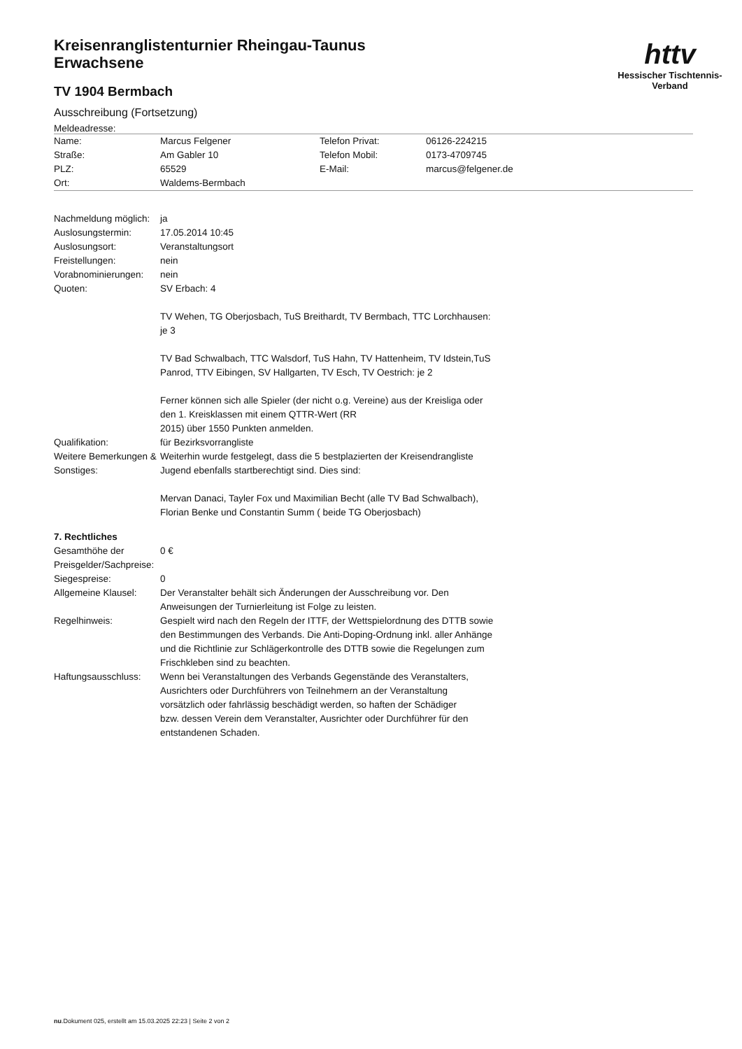httv
Hessischer Tischtennis-Verband
Kreisenranglistenturnier Rheingau-Taunus
Erwachsene
TV 1904 Bermbach
Ausschreibung (Fortsetzung)
Meldeadresse:
| Name: | Marcus Felgener | Telefon Privat: | 06126-224215 |
| Straße: | Am Gabler 10 | Telefon Mobil: | 0173-4709745 |
| PLZ: | 65529 | E-Mail: | marcus@felgener.de |
| Ort: | Waldems-Bermbach | | |
| Nachmeldung möglich: | ja |
| Auslosungstermin: | 17.05.2014 10:45 |
| Auslosungsort: | Veranstaltungsort |
| Freistellungen: | nein |
| Vorabnominierungen: | nein |
| Quoten: | SV Erbach: 4 TV Wehen, TG Oberjosbach, TuS Breithardt, TV Bermbach, TTC Lorchhausen: je 3 TV Bad Schwalbach, TTC Walsdorf, TuS Hahn, TV Hattenheim, TV Idstein,TuS Panrod, TTV Eibingen, SV Hallgarten, TV Esch, TV Oestrich: je 2 Ferner können sich alle Spieler (der nicht o.g. Vereine) aus der Kreisliga oder den 1. Kreisklassen mit einem QTTR-Wert (RR 2015) über 1550 Punkten anmelden. |
| Qualifikation: | für Bezirksvorrangliste |
| Weitere Bemerkungen & Sonstiges: | Weiterhin wurde festgelegt, dass die 5 bestplazierten der Kreisendrangliste Jugend ebenfalls startberechtigt sind. Dies sind: Mervan Danaci, Tayler Fox und Maximilian Becht (alle TV Bad Schwalbach), Florian Benke und Constantin Summ ( beide TG Oberjosbach) |
7. Rechtliches
| Gesamthöhe der Preisgelder/Sachpreise: | 0 € |
| Siegespreise: | 0 |
| Allgemeine Klausel: | Der Veranstalter behält sich Änderungen der Ausschreibung vor. Den Anweisungen der Turnierleitung ist Folge zu leisten. |
| Regelhinweis: | Gespielt wird nach den Regeln der ITTF, der Wettspielordnung des DTTB sowie den Bestimmungen des Verbands. Die Anti-Doping-Ordnung inkl. aller Anhänge und die Richtlinie zur Schlägerkontrolle des DTTB sowie die Regelungen zum Frischkleben sind zu beachten. |
| Haftungsausschluss: | Wenn bei Veranstaltungen des Verbands Gegenstände des Veranstalters, Ausrichters oder Durchführers von Teilnehmern an der Veranstaltung vorsätzlich oder fahrlässig beschädigt werden, so haften der Schädiger bzw. dessen Verein dem Veranstalter, Ausrichter oder Durchführer für den entstandenen Schaden. |
nu.Dokument 025, erstellt am 15.03.2025 22:23 | Seite 2 von 2